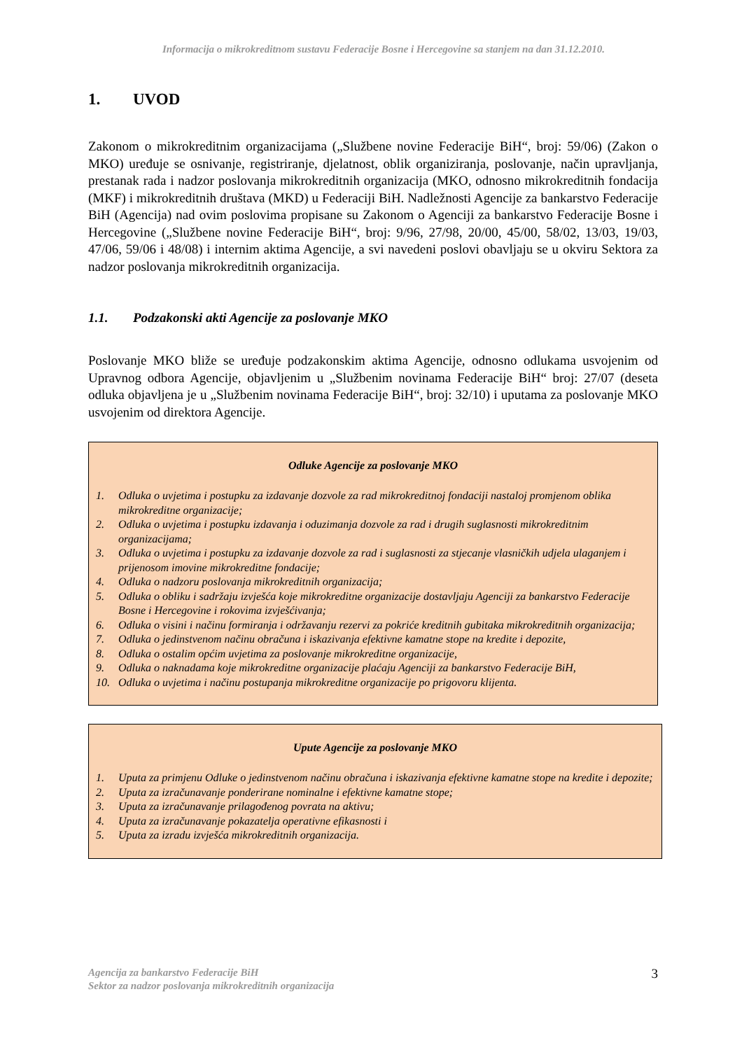Informacija o mikrokreditnom sustavu Federacije Bosne i Hercegovine sa stanjem na dan 31.12.2010.
1. UVOD
Zakonom o mikrokreditnim organizacijama („Službene novine Federacije BiH“, broj: 59/06) (Zakon o MKO) uređuje se osnivanje, registriranje, djelatnost, oblik organiziranja, poslovanje, način upravljanja, prestanak rada i nadzor poslovanja mikrokreditnih organizacija (MKO, odnosno mikrokreditnih fondacija (MKF) i mikrokreditnih društava (MKD) u Federaciji BiH. Nadležnosti Agencije za bankarstvo Federacije BiH (Agencija) nad ovim poslovima propisane su Zakonom o Agenciji za bankarstvo Federacije Bosne i Hercegovine („Službene novine Federacije BiH“, broj: 9/96, 27/98, 20/00, 45/00, 58/02, 13/03, 19/03, 47/06, 59/06 i 48/08) i internim aktima Agencije, a svi navedeni poslovi obavljaju se u okviru Sektora za nadzor poslovanja mikrokreditnih organizacija.
1.1. Podzakonski akti Agencije za poslovanje MKO
Poslovanje MKO bliže se uređuje podzakonskim aktima Agencije, odnosno odlukama usvojenim od Upravnog odbora Agencije, objavljenim u „Službenim novinama Federacije BiH“ broj: 27/07 (deseta odluka objavljena je u „Službenim novinama Federacije BiH“, broj: 32/10) i uputama za poslovanje MKO usvojenim od direktora Agencije.
Odluke Agencije za poslovanje MKO
1. Odluka o uvjetima i postupku za izdavanje dozvole za rad mikrokreditnoj fondaciji nastaloj promjenom oblika mikrokreditne organizacije;
2. Odluka o uvjetima i postupku izdavanja i oduzimanja dozvole za rad i drugih suglasnosti mikrokreditnim organizacijama;
3. Odluka o uvjetima i postupku za izdavanje dozvole za rad i suglasnosti za stjecanje vlasničkih udjela ulaganjem i prijenosom imovine mikrokreditne fondacije;
4. Odluka o nadzoru poslovanja mikrokreditnih organizacija;
5. Odluka o obliku i sadržaju izvješća koje mikrokreditne organizacije dostavljaju Agenciji za bankarstvo Federacije Bosne i Hercegovine i rokovima izvješćivanja;
6. Odluka o visini i načinu formiranja i održavanju rezervi za pokriće kreditnih gubitaka mikrokreditnih organizacija;
7. Odluka o jedinstvenom načinu obračuna i iskazivanja efektivne kamatne stope na kredite i depozite,
8. Odluka o ostalim općim uvjetima za poslovanje mikrokreditne organizacije,
9. Odluka o naknadama koje mikrokreditne organizacije plaćaju Agenciji za bankarstvo Federacije BiH,
10. Odluka o uvjetima i načinu postupanja mikrokreditne organizacije po prigovoru klijenta.
Upute Agencije za poslovanje MKO
1. Uputa za primjenu Odluke o jedinstvenom načinu obračuna i iskazivanja efektivne kamatne stope na kredite i depozite;
2. Uputa za izračunavanje ponderirane nominalne i efektivne kamatne stope;
3. Uputa za izračunavanje prilagođenog povrata na aktivu;
4. Uputa za izračunavanje pokazatelja operativne efikasnosti i
5. Uputa za izradu izvješća mikrokreditnih organizacija.
Agencija za bankarstvo Federacije BiH
Sektor za nadzor poslovanja mikrokreditnih organizacija
3